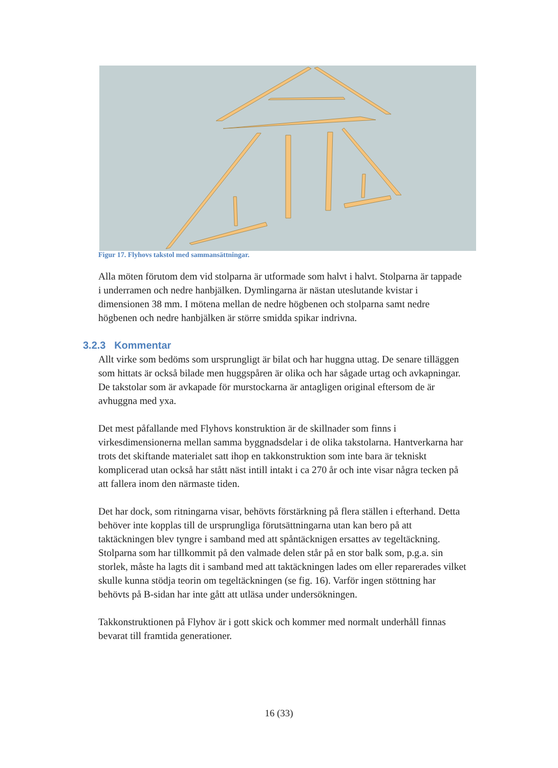Figur 17. Flyhovs takstol med sammansättningar.
Alla möten förutom dem vid stolparna är utformade som halvt i halvt. Stolparna är tappade i underramen och nedre hanbjälken. Dymlingarna är nästan uteslutande kvistar i dimensionen 38 mm. I mötena mellan de nedre högbenen och stolparna samt nedre högbenen och nedre hanbjälken är större smidda spikar indrivna.
3.2.3 Kommentar
Allt virke som bedöms som ursprungligt är bilat och har huggna uttag. De senare tilläggen som hittats är också bilade men huggspåren är olika och har sågade urtag och avkapningar.
De takstolar som är avkapade för murstockarna är antagligen original eftersom de är avhuggna med yxa.
Det mest påfallande med Flyhovs konstruktion är de skillnader som finns i virkesdimensionerna mellan samma byggnadsdelar i de olika takstolarna. Hantverkarna har trots det skiftande materialet satt ihop en takkonstruktion som inte bara är tekniskt komplicerad utan också har stått näst intill intakt i ca 270 år och inte visar några tecken på att fallera inom den närmaste tiden.
Det har dock, som ritningarna visar, behövts förstärkning på flera ställen i efterhand. Detta behöver inte kopplas till de ursprungliga förutsättningarna utan kan bero på att taktäckningen blev tyngre i samband med att spåntäcknigen ersattes av tegeltäckning. Stolparna som har tillkommit på den valmade delen står på en stor balk som, p.g.a. sin storlek, måste ha lagts dit i samband med att taktäckningen lades om eller reparerades vilket skulle kunna stödja teorin om tegeltäckningen (se fig. 16). Varför ingen stöttning har behövts på B-sidan har inte gått att utläsa under undersökningen.
Takkonstruktionen på Flyhov är i gott skick och kommer med normalt underhåll finnas bevarat till framtida generationer.
16 (33)